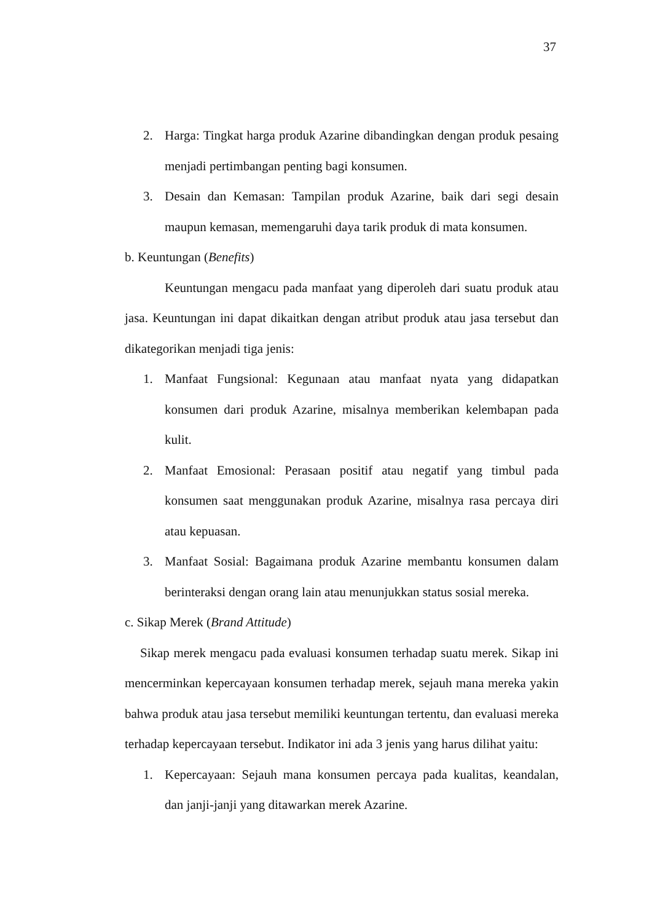37
2. Harga: Tingkat harga produk Azarine dibandingkan dengan produk pesaing menjadi pertimbangan penting bagi konsumen.
3. Desain dan Kemasan: Tampilan produk Azarine, baik dari segi desain maupun kemasan, memengaruhi daya tarik produk di mata konsumen.
b. Keuntungan (Benefits)
Keuntungan mengacu pada manfaat yang diperoleh dari suatu produk atau jasa. Keuntungan ini dapat dikaitkan dengan atribut produk atau jasa tersebut dan dikategorikan menjadi tiga jenis:
1. Manfaat Fungsional: Kegunaan atau manfaat nyata yang didapatkan konsumen dari produk Azarine, misalnya memberikan kelembapan pada kulit.
2. Manfaat Emosional: Perasaan positif atau negatif yang timbul pada konsumen saat menggunakan produk Azarine, misalnya rasa percaya diri atau kepuasan.
3. Manfaat Sosial: Bagaimana produk Azarine membantu konsumen dalam berinteraksi dengan orang lain atau menunjukkan status sosial mereka.
c. Sikap Merek (Brand Attitude)
Sikap merek mengacu pada evaluasi konsumen terhadap suatu merek. Sikap ini mencerminkan kepercayaan konsumen terhadap merek, sejauh mana mereka yakin bahwa produk atau jasa tersebut memiliki keuntungan tertentu, dan evaluasi mereka terhadap kepercayaan tersebut. Indikator ini ada 3 jenis yang harus dilihat yaitu:
1. Kepercayaan: Sejauh mana konsumen percaya pada kualitas, keandalan, dan janji-janji yang ditawarkan merek Azarine.